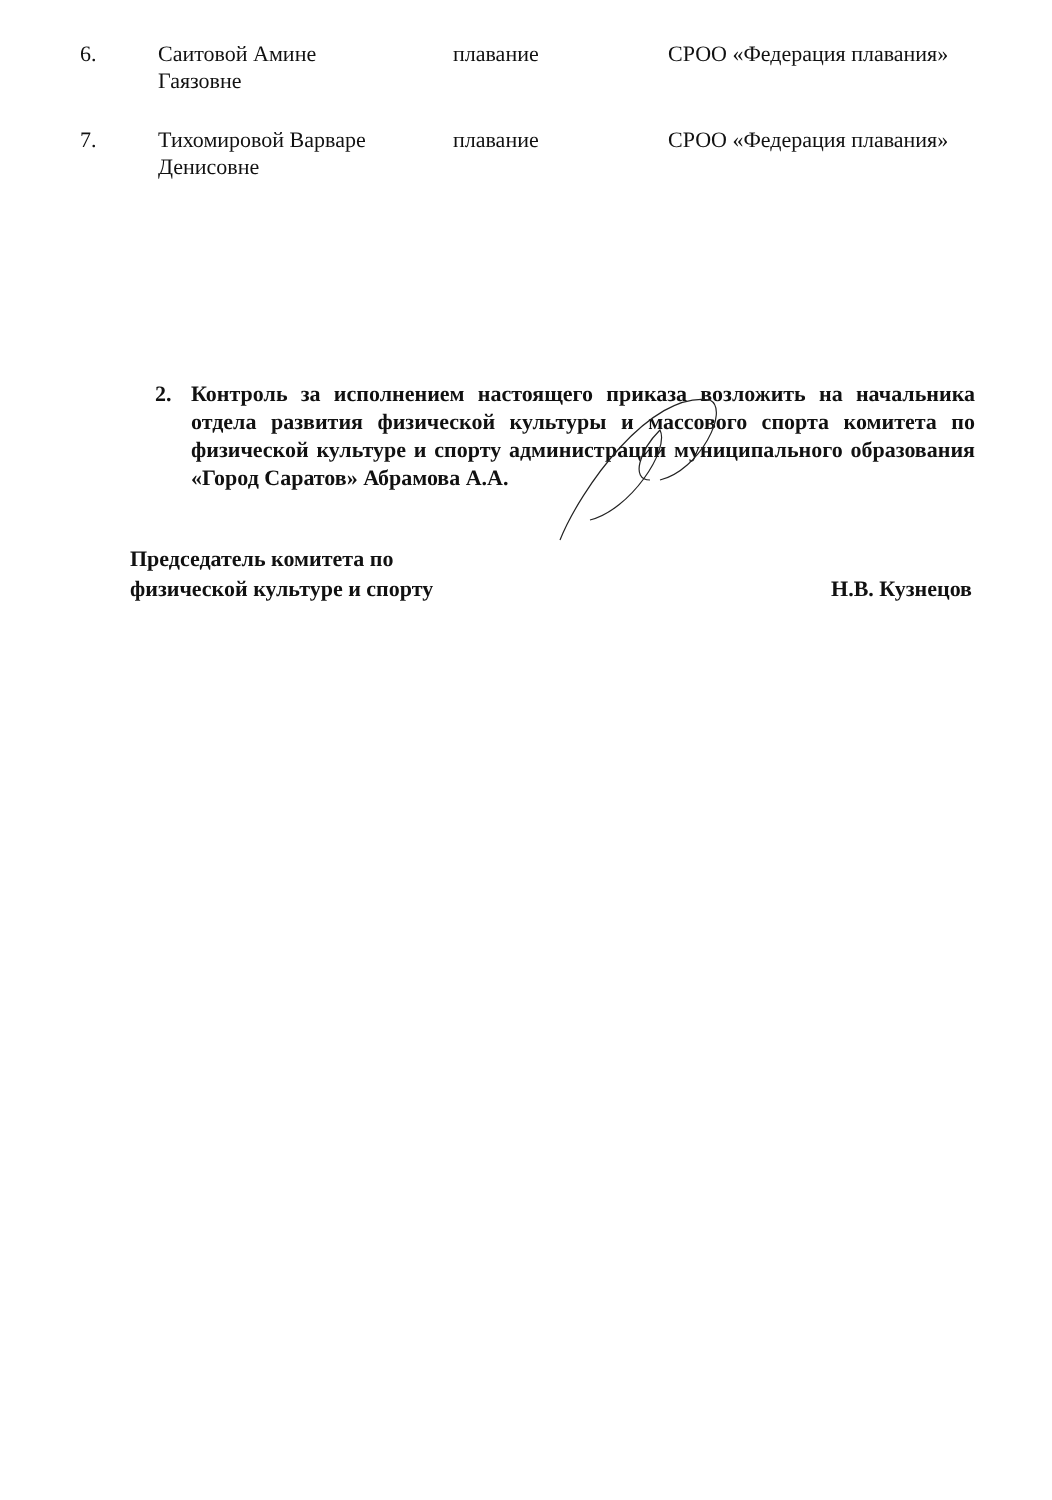| 6. | Саитовой Амине Гаязовне | плавание | СРОО «Федерация плавания» |
| 7. | Тихомировой Варваре Денисовне | плавание | СРОО «Федерация плавания» |
2. Контроль за исполнением настоящего приказа возложить на начальника отдела развития физической культуры и массового спорта комитета по физической культуре и спорту администрации муниципального образования «Город Саратов» Абрамова А.А.
Председатель комитета по
физической культуре и спорту
Н.В. Кузнецов